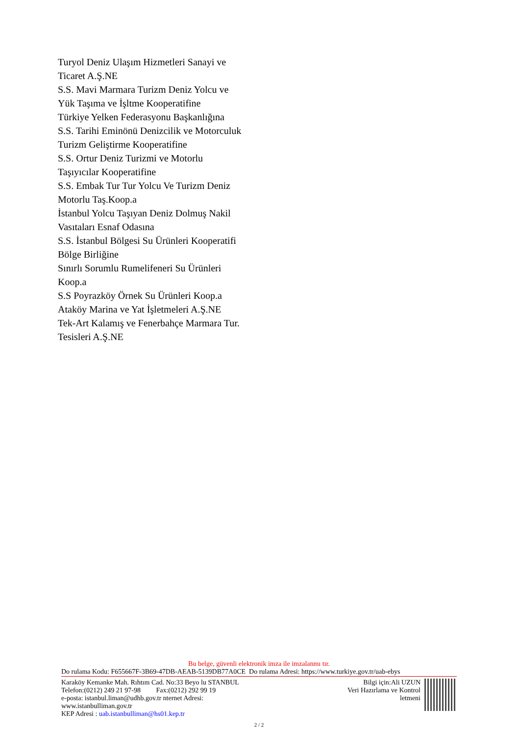Turyol Deniz Ulaşım Hizmetleri Sanayi ve
Ticaret A.Ş.NE
S.S. Mavi Marmara Turizm Deniz Yolcu ve
Yük Taşıma ve İşltme Kooperatifine
Türkiye Yelken Federasyonu Başkanlığına
S.S. Tarihi Eminönü Denizcilik ve Motorculuk
Turizm Geliştirme Kooperatifine
S.S. Ortur Deniz Turizmi ve Motorlu
Taşıyıcılar Kooperatifine
S.S. Embak Tur Tur Yolcu Ve Turizm Deniz
Motorlu Taş.Koop.a
İstanbul Yolcu Taşıyan Deniz Dolmuş Nakil
Vasıtaları Esnaf Odasına
S.S. İstanbul Bölgesi Su Ürünleri Kooperatifi
Bölge Birliğine
Sınırlı Sorumlu Rumelifeneri Su Ürünleri
Koop.a
S.S Poyrazköy Örnek Su Ürünleri Koop.a
Ataköy Marina ve Yat İşletmeleri A.Ş.NE
Tek-Art Kalamış ve Fenerbahçe Marmara Tur.
Tesisleri A.Ş.NE
Bu belge, güvenli elektronik imza ile imzalanmı tır.
Do rulama Kodu: F655667F-3B69-47DB-AEAB-5139DB77A0CE Do rulama Adresi: https://www.turkiye.gov.tr/uab-ebys
Karaköy Kemanke Mah. Rıhtım Cad. No:33 Beyo lu STANBUL
Telefon:(0212) 249 21 97-98 Fax:(0212) 292 99 19
e-posta: istanbul.liman@udhb.gov.tr nternet Adresi:
www.istanbulliman.gov.tr
KEP Adresi : uab.istanbulliman@hs01.kep.tr
Bilgi için:Ali UZUN
Veri Hazırlama ve Kontrol
letmeni
2 / 2